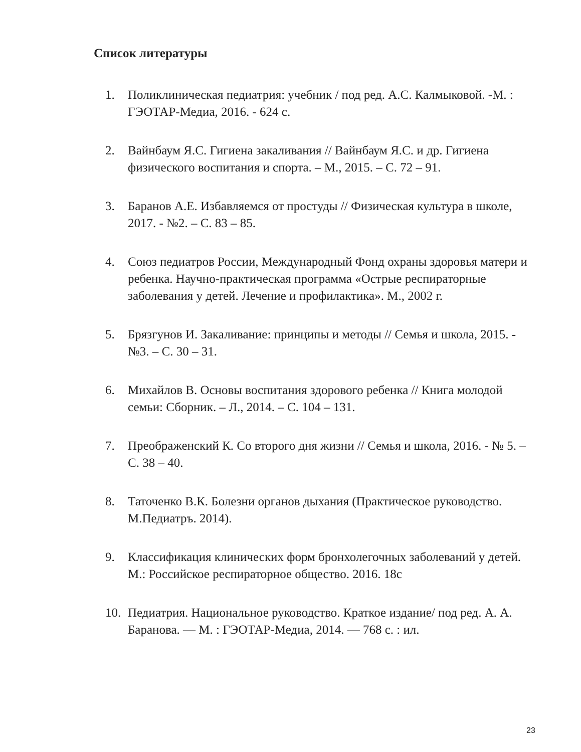Список литературы
1. Поликлиническая педиатрия: учебник / под ред. А.С. Калмыковой. -М. : ГЭОТАР-Медиа, 2016. - 624 с.
2. Вайнбаум Я.С. Гигиена закаливания // Вайнбаум Я.С. и др. Гигиена физического воспитания и спорта. – М., 2015. – С. 72 – 91.
3. Баранов А.Е. Избавляемся от простуды // Физическая культура в школе, 2017. - №2. – С. 83 – 85.
4. Союз педиатров России, Международный Фонд охраны здоровья матери и ребенка. Научно-практическая программа «Острые респираторные заболевания у детей. Лечение и профилактика». М., 2002 г.
5. Брязгунов И. Закаливание: принципы и методы // Семья и школа, 2015. - №3. – С. 30 – 31.
6. Михайлов В. Основы воспитания здорового ребенка // Книга молодой семьи: Сборник. – Л., 2014. – С. 104 – 131.
7. Преображенский К. Со второго дня жизни // Семья и школа, 2016. - № 5. – С. 38 – 40.
8. Таточенко В.К. Болезни органов дыхания (Практическое руководство. М.Педиатръ. 2014).
9. Классификация клинических форм бронхолегочных заболеваний у детей. М.: Российское респираторное общество. 2016. 18с
10. Педиатрия. Национальное руководство. Краткое издание/ под ред. А. А. Баранова. — М. : ГЭОТАР-Медиа, 2014. — 768 с. : ил.
23